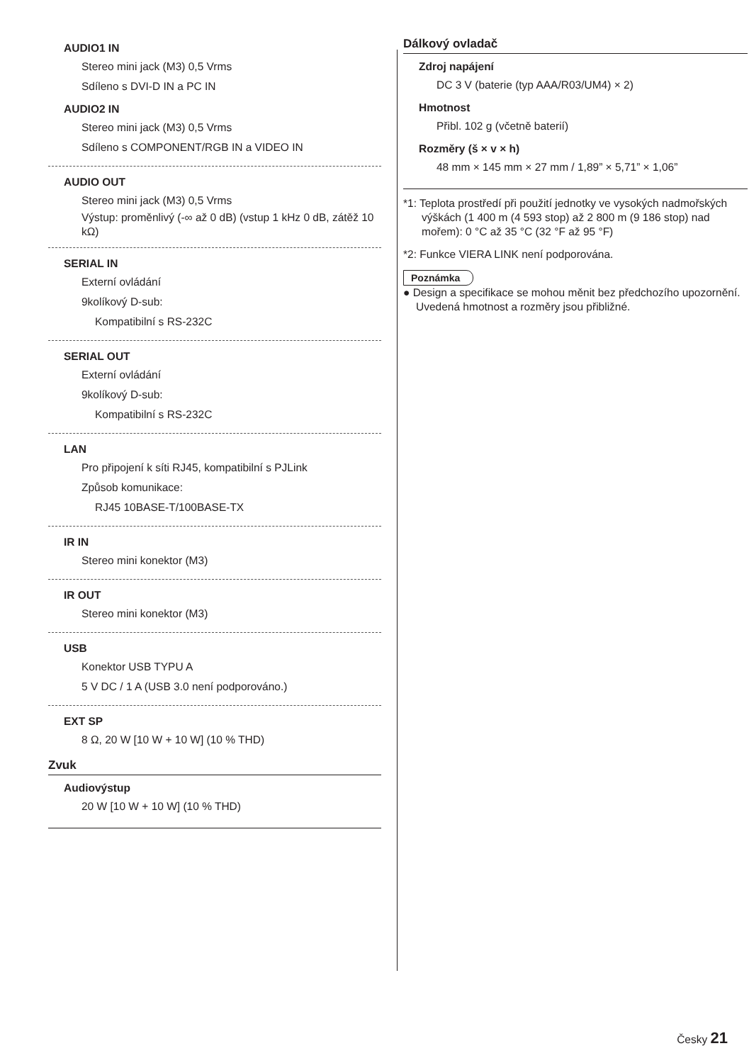AUDIO1 IN
Stereo mini jack (M3) 0,5 Vrms
Sdíleno s DVI-D IN a PC IN
AUDIO2 IN
Stereo mini jack (M3) 0,5 Vrms
Sdíleno s COMPONENT/RGB IN a VIDEO IN
AUDIO OUT
Stereo mini jack (M3) 0,5 Vrms
Výstup: proměnlivý (-∞ až 0 dB) (vstup 1 kHz 0 dB, zátěž 10 kΩ)
SERIAL IN
Externí ovládání
9kolíkový D-sub:
Kompatibilní s RS-232C
SERIAL OUT
Externí ovládání
9kolíkový D-sub:
Kompatibilní s RS-232C
LAN
Pro připojení k síti RJ45, kompatibilní s PJLink
Způsob komunikace:
RJ45 10BASE-T/100BASE-TX
IR IN
Stereo mini konektor (M3)
IR OUT
Stereo mini konektor (M3)
USB
Konektor USB TYPU A
5 V DC / 1 A (USB 3.0 není podporováno.)
EXT SP
8 Ω, 20 W [10 W + 10 W] (10 % THD)
Zvuk
Audiovýstup
20 W [10 W + 10 W] (10 % THD)
Dálkový ovladač
Zdroj napájení
DC 3 V (baterie (typ AAA/R03/UM4) × 2)
Hmotnost
Přibl. 102 g (včetně baterií)
Rozměry (š × v × h)
48 mm × 145 mm × 27 mm / 1,89” × 5,71” × 1,06”
*1: Teplota prostředí při použití jednotky ve vysokých nadmořských výškách (1 400 m (4 593 stop) až 2 800 m (9 186 stop) nad mořem): 0 °C až 35 °C (32 °F až 95 °F)
*2: Funkce VIERA LINK není podporována.
Poznámka
● Design a specifikace se mohou měnit bez předchozího upozornění. Uvedená hmotnost a rozměry jsou přibližné.
Česky 21